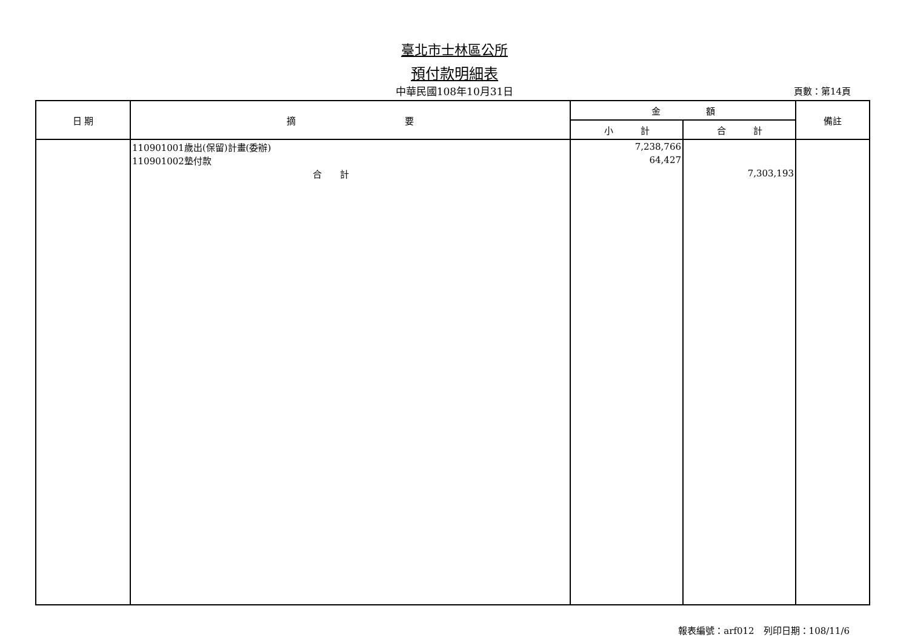臺北市士林區公所
預付款明細表
中華民國108年10月31日
頁數：第14頁
| 日 期 | 摘 要 | 金 額 | | 備註 |
| --- | --- | --- | --- | --- |
| | | 小 計 | 合 計 | |
| | 110901001歲出(保留)計畫(委辦) | 7,238,766 | | |
| | 110901002墊付款 | 64,427 | | |
| | 合 計 | | 7,303,193 | |
報表編號：arf012　列印日期：108/11/6